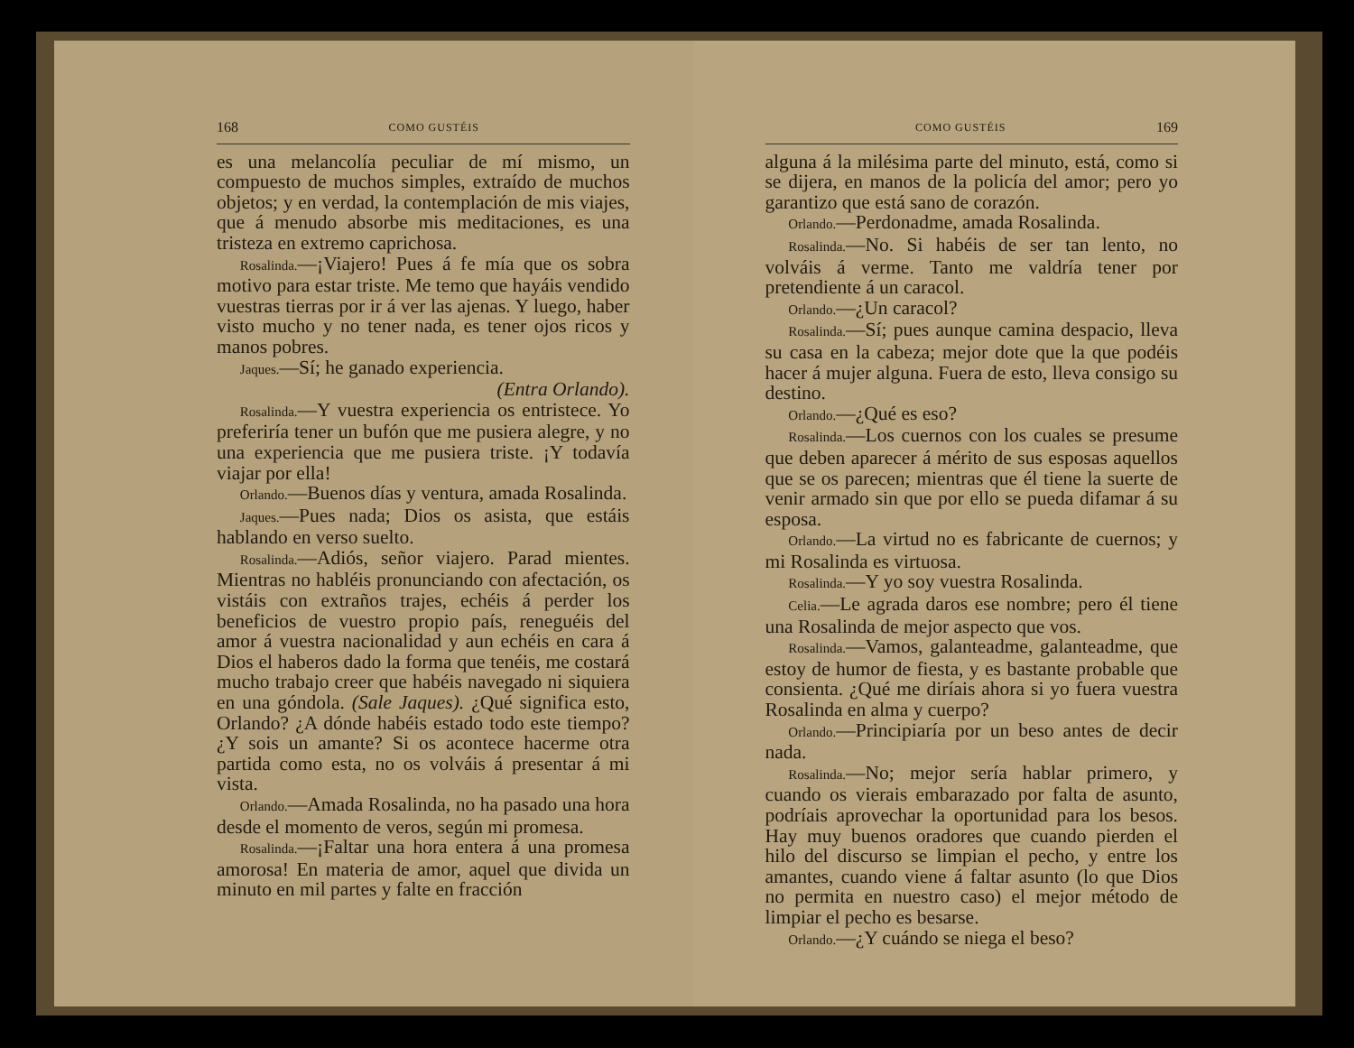168 COMO GUSTÉIS
es una melancolía peculiar de mí mismo, un compuesto de muchos simples, extraído de muchos objetos; y en verdad, la contemplación de mis viajes, que á menudo absorbe mis meditaciones, es una tristeza en extremo caprichosa.
Rosalinda.—¡Viajero! Pues á fe mía que os sobra motivo para estar triste. Me temo que hayáis vendido vuestras tierras por ir á ver las ajenas. Y luego, haber visto mucho y no tener nada, es tener ojos ricos y manos pobres.
Jaques.—Sí; he ganado experiencia.
(Entra Orlando).
Rosalinda.—Y vuestra experiencia os entristece. Yo preferiría tener un bufón que me pusiera alegre, y no una experiencia que me pusiera triste. ¡Y todavía viajar por ella!
Orlando.—Buenos días y ventura, amada Rosalinda.
Jaques.—Pues nada; Dios os asista, que estáis hablando en verso suelto.
Rosalinda.—Adiós, señor viajero. Parad mientes. Mientras no habléis pronunciando con afectación, os vistáis con extraños trajes, echéis á perder los beneficios de vuestro propio país, reneguéis del amor á vuestra nacionalidad y aun echéis en cara á Dios el haberos dado la forma que tenéis, me costará mucho trabajo creer que habéis navegado ni siquiera en una góndola. (Sale Jaques). ¿Qué significa esto, Orlando? ¿A dónde habéis estado todo este tiempo? ¿Y sois un amante? Si os acontece hacerme otra partida como esta, no os volváis á presentar á mi vista.
Orlando.—Amada Rosalinda, no ha pasado una hora desde el momento de veros, según mi promesa.
Rosalinda.—¡Faltar una hora entera á una promesa amorosa! En materia de amor, aquel que divida un minuto en mil partes y falte en fracción
COMO GUSTÉIS 169
alguna á la milésima parte del minuto, está, como si se dijera, en manos de la policía del amor; pero yo garantizo que está sano de corazón.
Orlando.—Perdonadme, amada Rosalinda.
Rosalinda.—No. Si habéis de ser tan lento, no volváis á verme. Tanto me valdría tener por pretendiente á un caracol.
Orlando.—¿Un caracol?
Rosalinda.—Sí; pues aunque camina despacio, lleva su casa en la cabeza; mejor dote que la que podéis hacer á mujer alguna. Fuera de esto, lleva consigo su destino.
Orlando.—¿Qué es eso?
Rosalinda.—Los cuernos con los cuales se presume que deben aparecer á mérito de sus esposas aquellos que se os parecen; mientras que él tiene la suerte de venir armado sin que por ello se pueda difamar á su esposa.
Orlando.—La virtud no es fabricante de cuernos; y mi Rosalinda es virtuosa.
Rosalinda.—Y yo soy vuestra Rosalinda.
Celia.—Le agrada daros ese nombre; pero él tiene una Rosalinda de mejor aspecto que vos.
Rosalinda.—Vamos, galanteadme, galanteadme, que estoy de humor de fiesta, y es bastante probable que consienta. ¿Qué me diríais ahora si yo fuera vuestra Rosalinda en alma y cuerpo?
Orlando.—Principiaría por un beso antes de decir nada.
Rosalinda.—No; mejor sería hablar primero, y cuando os vierais embarazado por falta de asunto, podríais aprovechar la oportunidad para los besos. Hay muy buenos oradores que cuando pierden el hilo del discurso se limpian el pecho, y entre los amantes, cuando viene á faltar asunto (lo que Dios no permita en nuestro caso) el mejor método de limpiar el pecho es besarse.
Orlando.—¿Y cuándo se niega el beso?